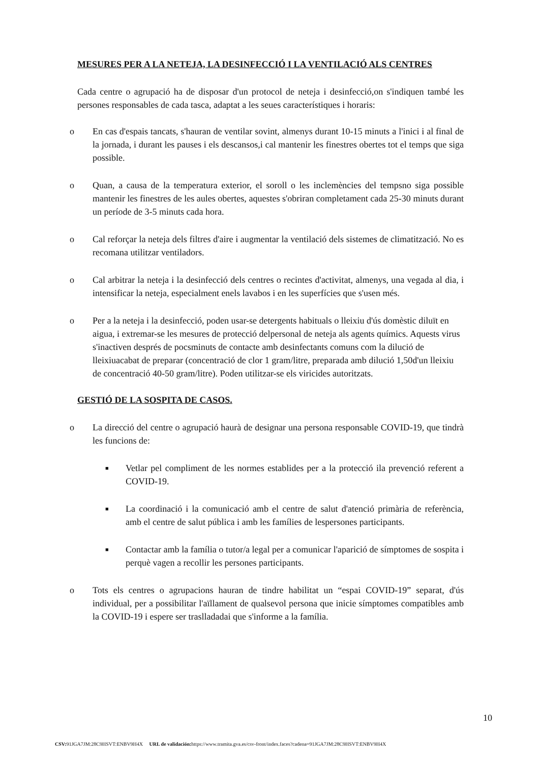MESURES PER A LA NETEJA, LA DESINFECCIÓ I LA VENTILACIÓ ALS CENTRES
Cada centre o agrupació ha de disposar d'un protocol de neteja i desinfecció,on s'indiquen també les persones responsables de cada tasca, adaptat a les seues característiques i horaris:
o En cas d'espais tancats, s'hauran de ventilar sovint, almenys durant 10-15 minuts a l'inici i al final de la jornada, i durant les pauses i els descansos,i cal mantenir les finestres obertes tot el temps que siga possible.
o Quan, a causa de la temperatura exterior, el soroll o les inclemències del tempsno siga possible mantenir les finestres de les aules obertes, aquestes s'obriran completament cada 25-30 minuts durant un període de 3-5 minuts cada hora.
o Cal reforçar la neteja dels filtres d'aire i augmentar la ventilació dels sistemes de climatització. No es recomana utilitzar ventiladors.
o Cal arbitrar la neteja i la desinfecció dels centres o recintes d'activitat, almenys, una vegada al dia, i intensificar la neteja, especialment enels lavabos i en les superfícies que s'usen més.
o Per a la neteja i la desinfecció, poden usar-se detergents habituals o lleixiu d'ús domèstic diluït en aigua, i extremar-se les mesures de protecció delpersonal de neteja als agents químics. Aquests virus s'inactiven després de pocsminuts de contacte amb desinfectants comuns com la dilució de lleixiuacabat de preparar (concentració de clor 1 gram/litre, preparada amb dilució 1,50d'un lleixiu de concentració 40-50 gram/litre). Poden utilitzar-se els viricides autoritzats.
GESTIÓ DE LA SOSPITA DE CASOS.
o La direcció del centre o agrupació haurà de designar una persona responsable COVID-19, que tindrà les funcions de:
■ Vetlar pel compliment de les normes establides per a la protecció ila prevenció referent a COVID-19.
■ La coordinació i la comunicació amb el centre de salut d'atenció primària de referència, amb el centre de salut pública i amb les famílies de lespersones participants.
■ Contactar amb la família o tutor/a legal per a comunicar l'aparició de símptomes de sospita i perquè vagen a recollir les persones participants.
o Tots els centres o agrupacions hauran de tindre habilitat un “espai COVID-19” separat, d'ús individual, per a possibilitar l'aïllament de qualsevol persona que inicie símptomes compatibles amb la COVID-19 i espere ser traslladadai que s'informe a la família.
10
CSV: 91JGA7JM:28C9HSVT:ENBV9H4X URL de validación: https://www.tramita.gva.es/csv-front/index.faces?cadena=91JGA7JM:28C9HSVT:ENBV9H4X